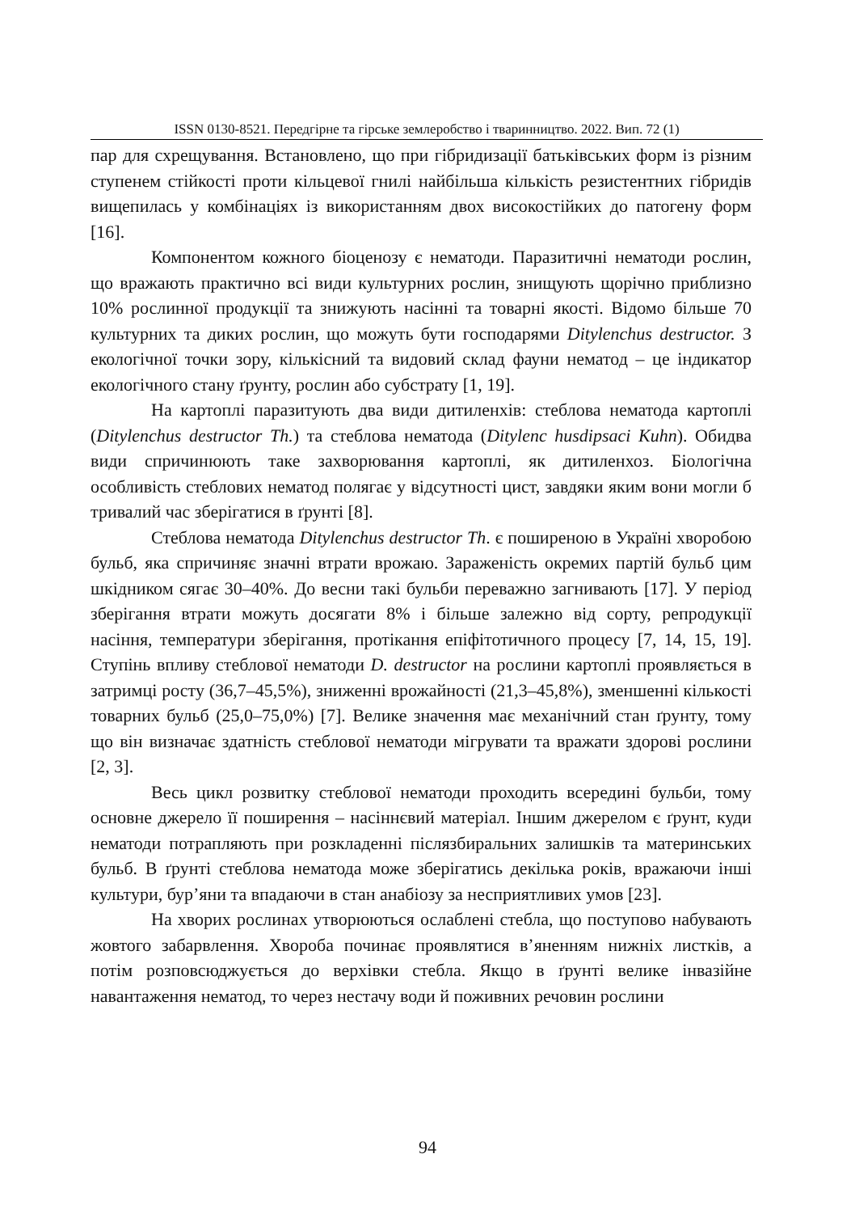ISSN 0130-8521. Передгірне та гірське землеробство і тваринництво. 2022. Вип. 72 (1)
пар для схрещування. Встановлено, що при гібридизації батьківських форм із різним ступенем стійкості проти кільцевої гнилі найбільша кількість резистентних гібридів вищепилась у комбінаціях із використанням двох високостійких до патогену форм [16].
Компонентом кожного біоценозу є нематоди. Паразитичні нематоди рослин, що вражають практично всі види культурних рослин, знищують щорічно приблизно 10% рослинної продукції та знижують насінні та товарні якості. Відомо більше 70 культурних та диких рослин, що можуть бути господарями Ditylenchus destructor. З екологічної точки зору, кількісний та видовий склад фауни нематод – це індикатор екологічного стану ґрунту, рослин або субстрату [1, 19].
На картоплі паразитують два види дитиленхів: стеблова нематода картоплі (Ditylenchus destructor Th.) та стеблова нематода (Ditylenc husdipsaci Kuhn). Обидва види спричинюють таке захворювання картоплі, як дитиленхоз. Біологічна особливість стеблових нематод полягає у відсутності цист, завдяки яким вони могли б тривалий час зберігатися в ґрунті [8].
Стеблова нематода Ditylenchus destructor Th. є поширеною в Україні хворобою бульб, яка спричиняє значні втрати врожаю. Зараженість окремих партій бульб цим шкідником сягає 30–40%. До весни такі бульби переважно загнивають [17]. У період зберігання втрати можуть досягати 8% і більше залежно від сорту, репродукції насіння, температури зберігання, протікання епіфітотичного процесу [7, 14, 15, 19]. Ступінь впливу стеблової нематоди D. destructor на рослини картоплі проявляється в затримці росту (36,7–45,5%), зниженні врожайності (21,3–45,8%), зменшенні кількості товарних бульб (25,0–75,0%) [7]. Велике значення має механічний стан ґрунту, тому що він визначає здатність стеблової нематоди мігрувати та вражати здорові рослини [2, 3].
Весь цикл розвитку стеблової нематоди проходить всередині бульби, тому основне джерело її поширення – насіннєвий матеріал. Іншим джерелом є ґрунт, куди нематоди потрапляють при розкладенні післязбиральних залишків та материнських бульб. В ґрунті стеблова нематода може зберігатись декілька років, вражаючи інші культури, бур’яни та впадаючи в стан анабіозу за несприятливих умов [23].
На хворих рослинах утворюються ослаблені стебла, що поступово набувають жовтого забарвлення. Хвороба починає проявлятися в’яненням нижніх листків, а потім розповсюджується до верхівки стебла. Якщо в ґрунті велике інвазійне навантаження нематод, то через нестачу води й поживних речовин рослини
94